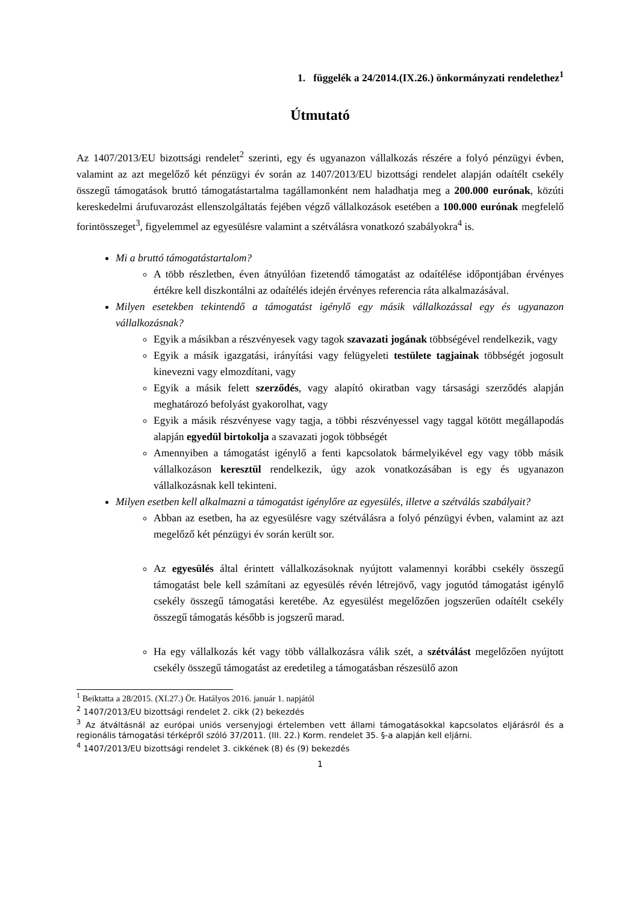1. függelék a 24/2014.(IX.26.) önkormányzati rendelethez<sup>1</sup>
Útmutató
Az 1407/2013/EU bizottsági rendelet<sup>2</sup> szerinti, egy és ugyanazon vállalkozás részére a folyó pénzügyi évben, valamint az azt megelőző két pénzügyi év során az 1407/2013/EU bizottsági rendelet alapján odaítélt csekély összegű támogatások bruttó támogatástartalma tagállamonként nem haladhatja meg a 200.000 eurónak, közúti kereskedelmi árufuvarozást ellenszolgáltatás fejében végző vállalkozások esetében a 100.000 eurónak megfelelő forintösszeget<sup>3</sup>, figyelemmel az egyesülésre valamint a szétválásra vonatkozó szabályokra<sup>4</sup> is.
Mi a bruttó támogatástartalom?
A több részletben, éven átnyúlóan fizetendő támogatást az odaítélése időpontjában érvényes értékre kell diszkontálni az odaítélés idején érvényes referencia ráta alkalmazásával.
Milyen esetekben tekintendő a támogatást igénylő egy másik vállalkozással egy és ugyanazon vállalkozásnak?
Egyik a másikban a részvényesek vagy tagok szavazati jogának többségével rendelkezik, vagy
Egyik a másik igazgatási, irányítási vagy felügyeleti testülete tagjainak többségét jogosult kinevezni vagy elmozdítani, vagy
Egyik a másik felett szerződés, vagy alapító okiratban vagy társasági szerződés alapján meghatározó befolyást gyakorolhat, vagy
Egyik a másik részvényese vagy tagja, a többi részvényessel vagy taggal kötött megállapodás alapján egyedül birtokolja a szavazati jogok többségét
Amennyiben a támogatást igénylő a fenti kapcsolatok bármelyikével egy vagy több másik vállalkozáson keresztül rendelkezik, úgy azok vonatkozásában is egy és ugyanazon vállalkozásnak kell tekinteni.
Milyen esetben kell alkalmazni a támogatást igénylőre az egyesülés, illetve a szétválás szabályait?
Abban az esetben, ha az egyesülésre vagy szétválásra a folyó pénzügyi évben, valamint az azt megelőző két pénzügyi év során került sor.
Az egyesülés által érintett vállalkozásoknak nyújtott valamennyi korábbi csekély összegű támogatást bele kell számítani az egyesülés révén létrejövő, vagy jogutód támogatást igénylő csekély összegű támogatási keretébe. Az egyesülést megelőzően jogszerűen odaítélt csekély összegű támogatás később is jogszerű marad.
Ha egy vállalkozás két vagy több vállalkozásra válik szét, a szétválást megelőzően nyújtott csekély összegű támogatást az eredetileg a támogatásban részesülő azon
<sup>1</sup> Beiktatta a 28/2015. (XI.27.) Ör. Hatályos 2016. január 1. napjától
<sup>2</sup> 1407/2013/EU bizottsági rendelet 2. cikk (2) bekezdés
<sup>3</sup> Az átváltásnál az európai uniós versenyjogi értelemben vett állami támogatásokkal kapcsolatos eljárásról és a regionális támogatási térképről szóló 37/2011. (III. 22.) Korm. rendelet 35. §-a alapján kell eljárni.
<sup>4</sup> 1407/2013/EU bizottsági rendelet 3. cikkének (8) és (9) bekezdés
1